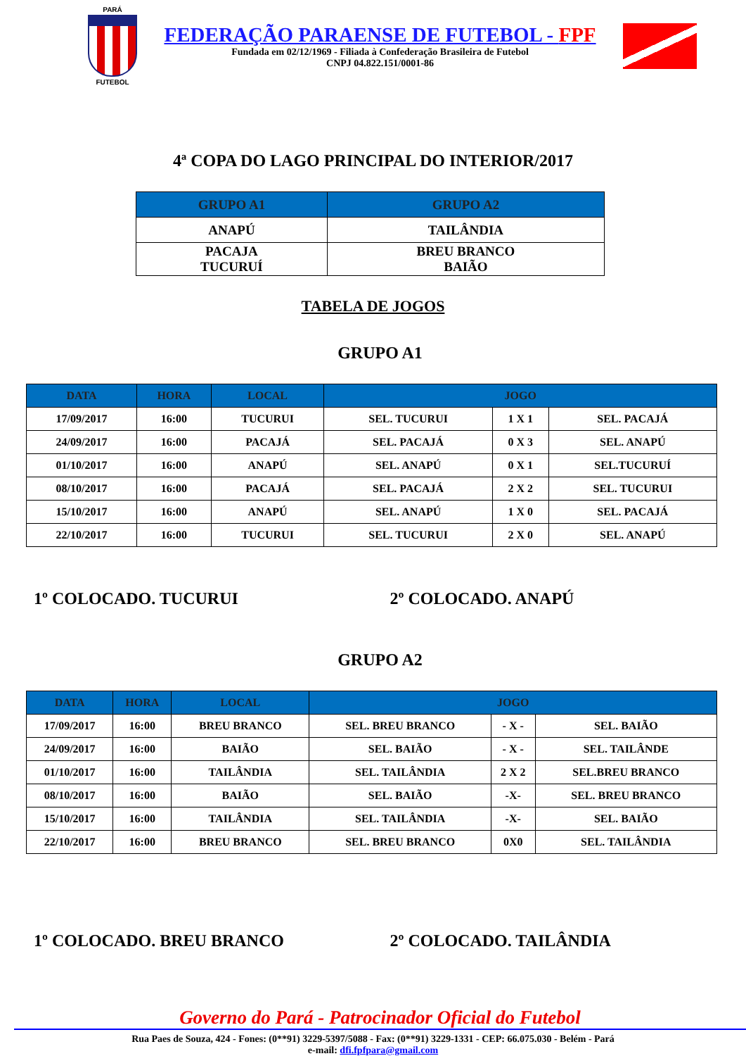PARÁ
FUTEBOL
FEDERAÇÃO PARAENSE DE FUTEBOL - FPF
Fundada em 02/12/1969 - Filiada à Confederação Brasileira de Futebol
CNPJ 04.822.151/0001-86
4ª COPA DO LAGO PRINCIPAL DO INTERIOR/2017
| GRUPO A1 | GRUPO A2 |
| --- | --- |
| ANAPÚ | TAILÂNDIA |
| PACAJA TUCURUÍ | BREU BRANCO BAIÃO |
TABELA DE JOGOS
GRUPO A1
| DATA | HORA | LOCAL | JOGO | | |
| --- | --- | --- | --- | --- | --- |
| 17/09/2017 | 16:00 | TUCURUI | SEL. TUCURUI | 1 X 1 | SEL. PACAJÁ |
| 24/09/2017 | 16:00 | PACAJÁ | SEL. PACAJÁ | 0 X 3 | SEL. ANAPÚ |
| 01/10/2017 | 16:00 | ANAPÚ | SEL. ANAPÚ | 0 X 1 | SEL.TUCURUÍ |
| 08/10/2017 | 16:00 | PACAJÁ | SEL. PACAJÁ | 2 X 2 | SEL. TUCURUI |
| 15/10/2017 | 16:00 | ANAPÚ | SEL. ANAPÚ | 1 X 0 | SEL. PACAJÁ |
| 22/10/2017 | 16:00 | TUCURUI | SEL. TUCURUI | 2 X 0 | SEL. ANAPÚ |
1º COLOCADO. TUCURUI 2º COLOCADO. ANAPÚ
GRUPO A2
| DATA | HORA | LOCAL | JOGO | | |
| --- | --- | --- | --- | --- | --- |
| 17/09/2017 | 16:00 | BREU BRANCO | SEL. BREU BRANCO | - X - | SEL. BAIÃO |
| 24/09/2017 | 16:00 | BAIÃO | SEL. BAIÃO | - X - | SEL. TAILÂNDE |
| 01/10/2017 | 16:00 | TAILÂNDIA | SEL. TAILÂNDIA | 2 X 2 | SEL.BREU BRANCO |
| 08/10/2017 | 16:00 | BAIÃO | SEL. BAIÃO | -X- | SEL. BREU BRANCO |
| 15/10/2017 | 16:00 | TAILÂNDIA | SEL. TAILÂNDIA | -X- | SEL. BAIÃO |
| 22/10/2017 | 16:00 | BREU BRANCO | SEL. BREU BRANCO | 0X0 | SEL. TAILÂNDIA |
1º COLOCADO. BREU BRANCO 2º COLOCADO. TAILÂNDIA
Governo do Pará - Patrocinador Oficial do Futebol
Rua Paes de Souza, 424 - Fones: (0**91) 3229-5397/5088 - Fax: (0**91) 3229-1331 - CEP: 66.075.030 - Belém - Pará
e-mail: dfi.fpfpara@gmail.com